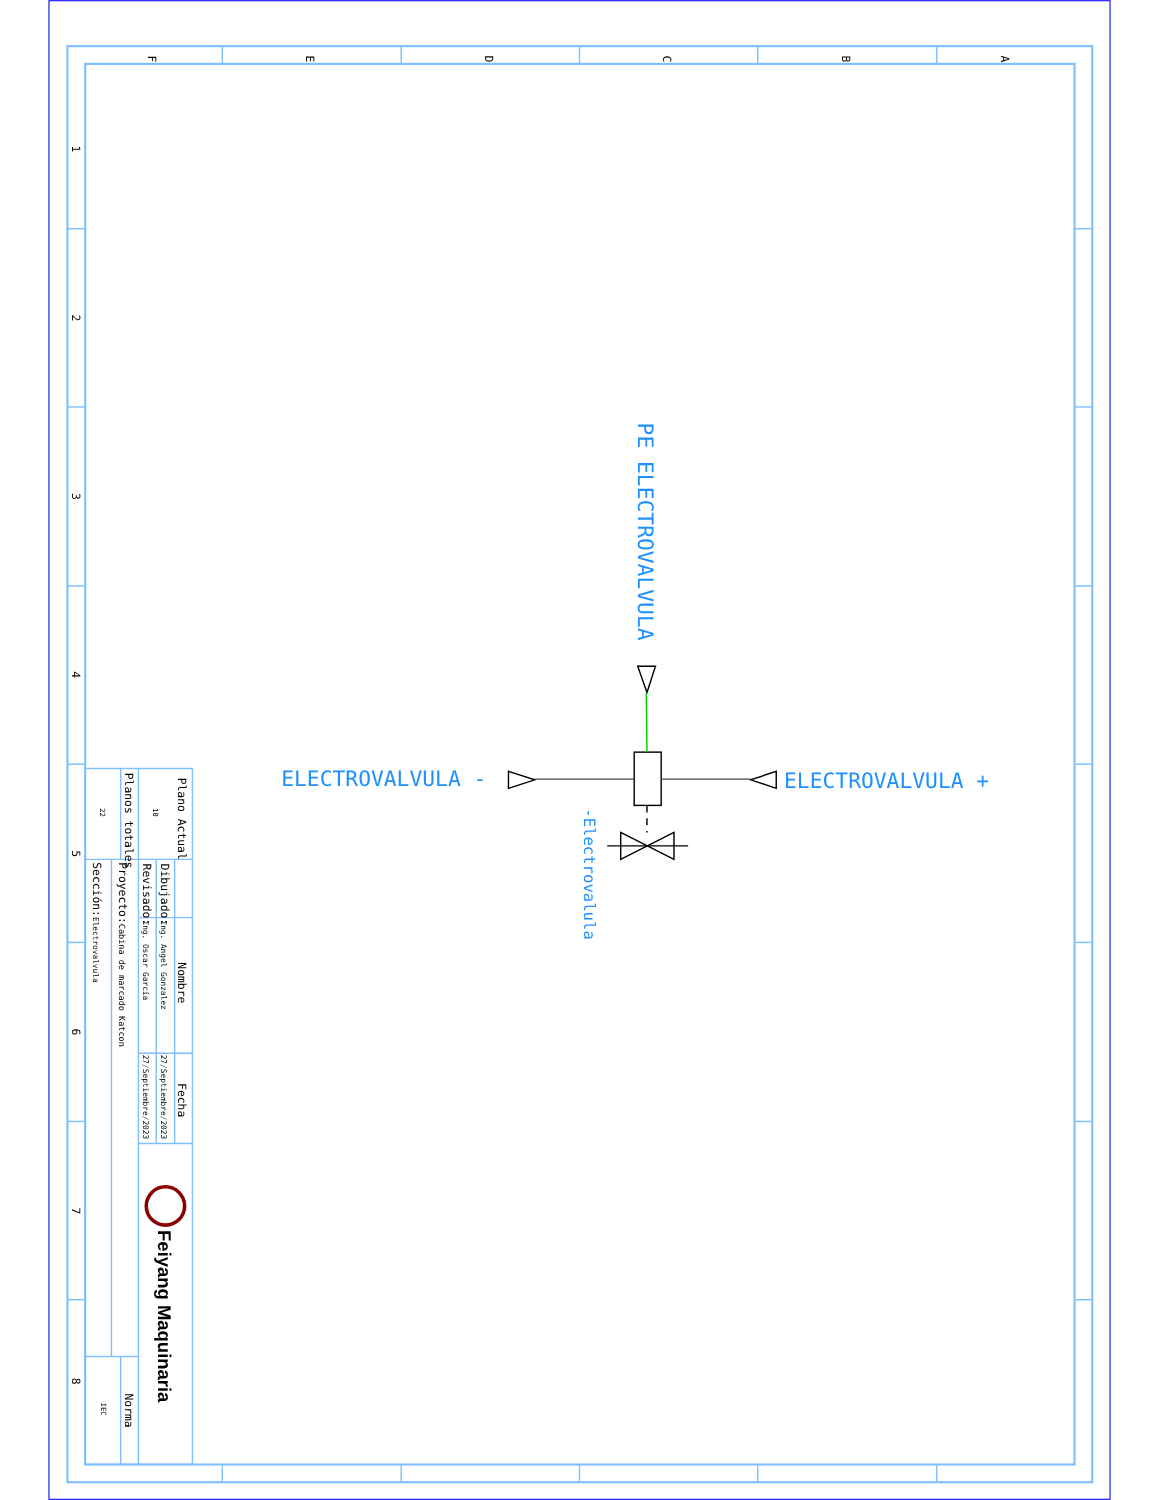F
E
D
C
B
A
1
2
3
4
5
6
7
8
Plano Actual
18
Planos totales
22
Nombre
Fecha
Dibujado:
Ing. Angel Gonzalez
27/Septiembre/2023
Revisado:
Ing. Oscar García
27/Septiembre/2023
Proyecto:Cabina de marcado Katcon
Sección:Electrovalvula
Norma
IEC
Feiyang Maquinaria
PE ELECTROVALVULA
ELECTROVALVULA -
ELECTROVALVULA +
-Electrovalula